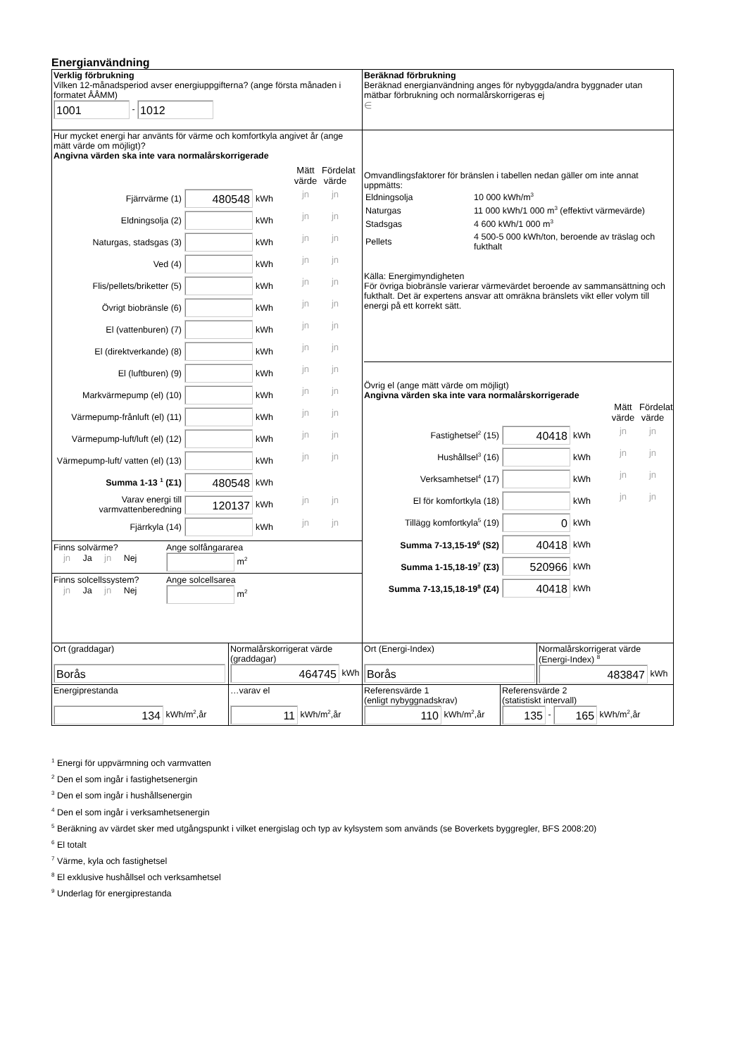Energianvändning
| Verklig förbrukning Vilken 12-månadsperiod avser energiuppgifterna? (ange första månaden i formatet ÅÅMM) 1001 - 1012 | Beräknad förbrukning Beräknad energianvändning anges för nybyggda/andra byggnader utan mätbar förbrukning och normalårskorrigeras ej ∈ |
| Hur mycket energi har använts för värme och komfortkyla angivet år (ange mätt värde om möjligt)? Angivna värden ska inte vara normalårskorrigerade / / / / Mätt värde / Fördelat värde / / Fjärrvärme (1) / 480548 / kWh / jn / jn / / Eldningsolja (2) / / kWh / jn / jn / / Naturgas, stadsgas (3) / / kWh / jn / jn / / Ved (4) / / kWh / jn / jn / / Flis/pellets/briketter (5) / / kWh / jn / jn / / Övrigt biobränsle (6) / / kWh / jn / jn / / El (vattenburen) (7) / / kWh / jn / jn / / El (direktverkande) (8) / / kWh / jn / jn / / El (luftburen) (9) / / kWh / jn / jn / / Markvärmepump (el) (10) / / kWh / jn / jn / / Värmepump-frånluft (el) (11) / / kWh / jn / jn / / Värmepump-luft/luft (el) (12) / / kWh / jn / jn / / Värmepump-luft/ vatten (el) (13) / / kWh / jn / jn / / Summa 1-13 <sup>1</sup> (Σ1) / 480548 / kWh / / / / Varav energi till varmvattenberedning / 120137 / kWh / jn / jn / / Fjärrkyla (14) / / kWh / jn / jn / Finns solvärme? jn Ja jn Nej Ange solfångararea m<sup>2</sup> Finns solcellssystem? jn Ja jn Nej Ange solcellsarea m<sup>2</sup> | Omvandlingsfaktorer för bränslen i tabellen nedan gäller om inte annat uppmätts: / Eldningsolja / 10 000 kWh/m<sup>3</sup> / / Naturgas / 11 000 kWh/1 000 m<sup>3</sup> (effektivt värmevärde) / / Stadsgas / 4 600 kWh/1 000 m<sup>3</sup> / / Pellets / 4 500-5 000 kWh/ton, beroende av träslag och fukthalt / Källa: Energimyndigheten För övriga biobränsle varierar värmevärdet beroende av sammansättning och fukthalt. Det är expertens ansvar att omräkna bränslets vikt eller volym till energi på ett korrekt sätt. Övrig el (ange mätt värde om möjligt) Angivna värden ska inte vara normalårskorrigerade / / / / Mätt värde / Fördelat värde / / Fastighetsel<sup>2</sup> (15) / 40418 / kWh / jn / jn / / Hushållsel<sup>3</sup> (16) / / kWh / jn / jn / / Verksamhetsel<sup>4</sup> (17) / / kWh / jn / jn / / El för komfortkyla (18) / / kWh / jn / jn / / Tillägg komfortkyla<sup>5</sup> (19) / 0 / kWh / / / / Summa 7-13,15-19<sup>6</sup> (S2) / 40418 / kWh / / / / Summa 1-15,18-19<sup>7</sup> (Σ3) / 520966 / kWh / / / / Summa 7-13,15,18-19<sup>8</sup> (Σ4) / 40418 / kWh / / / |
| Ort (graddagar) Borås | Normalårskorrigerat värde (graddagar) 464745 kWh | Ort (Energi-Index) Borås | Normalårskorrigerat värde (Energi-Index) <sup>8</sup> 483847 kWh |
| Energiprestanda 134 kWh/m<sup>2</sup>,år | …varav el 11 kWh/m<sup>2</sup>,år | Referensvärde 1 (enligt nybyggnadskrav) 110 kWh/m<sup>2</sup>,år | Referensvärde 2 (statistiskt intervall) 135 - 165 kWh/m<sup>2</sup>,år |
<sup>1</sup> Energi för uppvärmning och varmvatten
<sup>2</sup> Den el som ingår i fastighetsenergin
<sup>3</sup> Den el som ingår i hushållsenergin
<sup>4</sup> Den el som ingår i verksamhetsenergin
<sup>5</sup> Beräkning av värdet sker med utgångspunkt i vilket energislag och typ av kylsystem som används (se Boverkets byggregler, BFS 2008:20)
<sup>6</sup> El totalt
<sup>7</sup> Värme, kyla och fastighetsel
<sup>8</sup> El exklusive hushållsel och verksamhetsel
<sup>9</sup> Underlag för energiprestanda